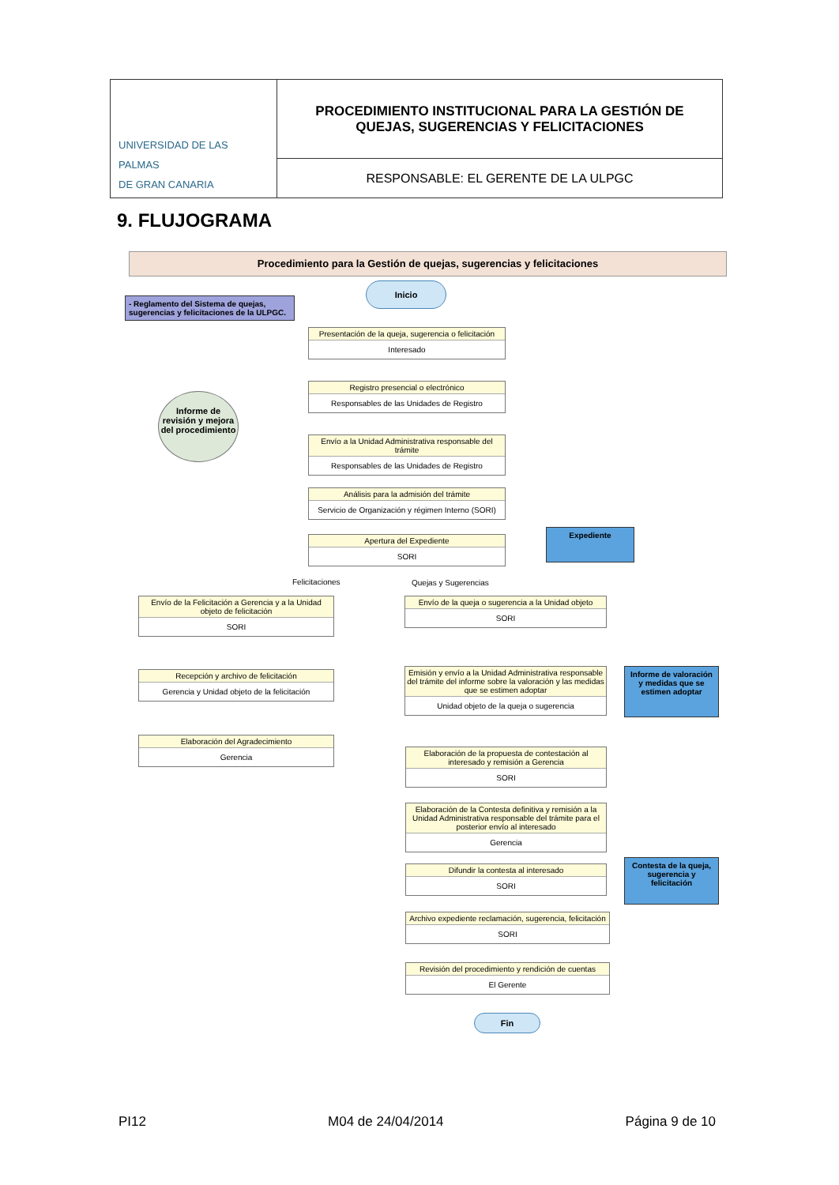| UNIVERSIDAD DE LAS PALMAS DE GRAN CANARIA | PROCEDIMIENTO INSTITUCIONAL PARA LA GESTIÓN DE QUEJAS, SUGERENCIAS Y FELICITACIONES |
| | RESPONSABLE: EL GERENTE DE LA ULPGC |
9. FLUJOGRAMA
Procedimiento para la Gestión de quejas, sugerencias y felicitaciones
- Reglamento del Sistema de quejas, sugerencias y felicitaciones de la ULPGC.
Inicio
Informe de revisión y mejora del procedimiento
Presentación de la queja, sugerencia o felicitación
Interesado
Registro presencial o electrónico
Responsables de las Unidades de Registro
Envío a la Unidad Administrativa responsable del trámite
Responsables de las Unidades de Registro
Análisis para la admisión del trámite
Servicio de Organización y régimen Interno (SORI)
Apertura del Expediente
SORI
Expediente
Felicitaciones Quejas y Sugerencias
Envío de la Felicitación a Gerencia y a la Unidad objeto de felicitación
SORI
Recepción y archivo de felicitación
Gerencia y Unidad objeto de la felicitación
Elaboración del Agradecimiento
Gerencia
Envío de la queja o sugerencia a la Unidad objeto
SORI
Emisión y envío a la Unidad Administrativa responsable del trámite del informe sobre la valoración y las medidas que se estimen adoptar
Unidad objeto de la queja o sugerencia
Informe de valoración y medidas que se estimen adoptar
Elaboración de la propuesta de contestación al interesado y remisión a Gerencia
SORI
Elaboración de la Contesta definitiva y remisión a la Unidad Administrativa responsable del trámite para el posterior envío al interesado
Gerencia
Difundir la contesta al interesado
SORI
Contesta de la queja, sugerencia y felicitación
Archivo expediente reclamación, sugerencia, felicitación
SORI
Revisión del procedimiento y rendición de cuentas
El Gerente
Fin
PI12 M04 de 24/04/2014 Página 9 de 10